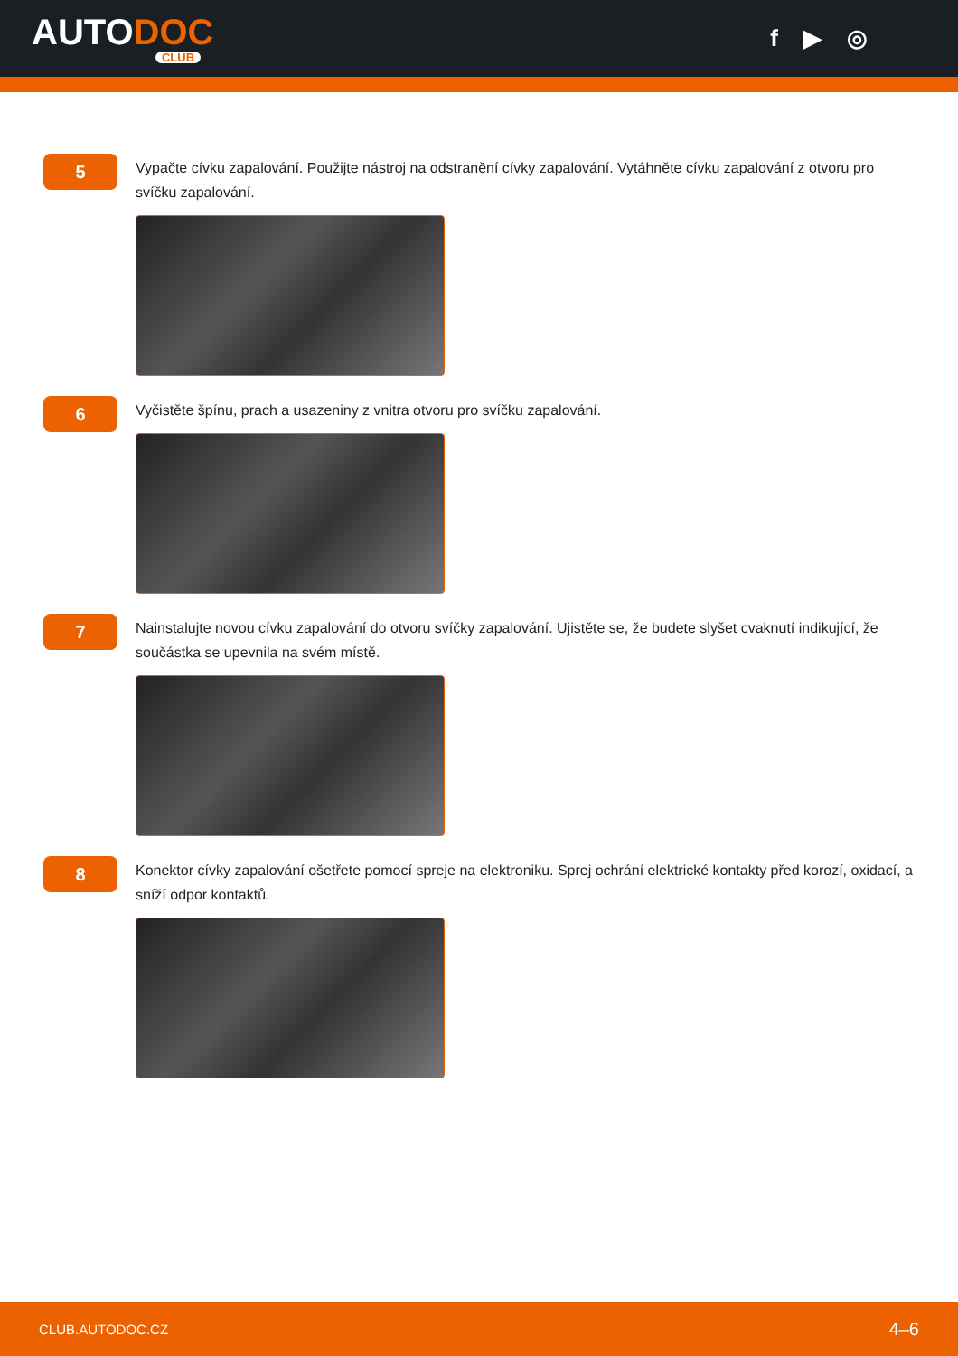AUTODOC
CLUB
f ▶ ◎
5
Vypačte cívku zapalování. Použijte nástroj na odstranění cívky zapalování. Vytáhněte cívku zapalování z otvoru pro svíčku zapalování.
6
Vyčistěte špínu, prach a usazeniny z vnitra otvoru pro svíčku zapalování.
7
Nainstalujte novou cívku zapalování do otvoru svíčky zapalování. Ujistěte se, že budete slyšet cvaknutí indikující, že součástka se upevnila na svém místě.
8
Konektor cívky zapalování ošetřete pomocí spreje na elektroniku. Sprej ochrání elektrické kontakty před korozí, oxidací, a sníží odpor kontaktů.
CLUB.AUTODOC.CZ 4–6